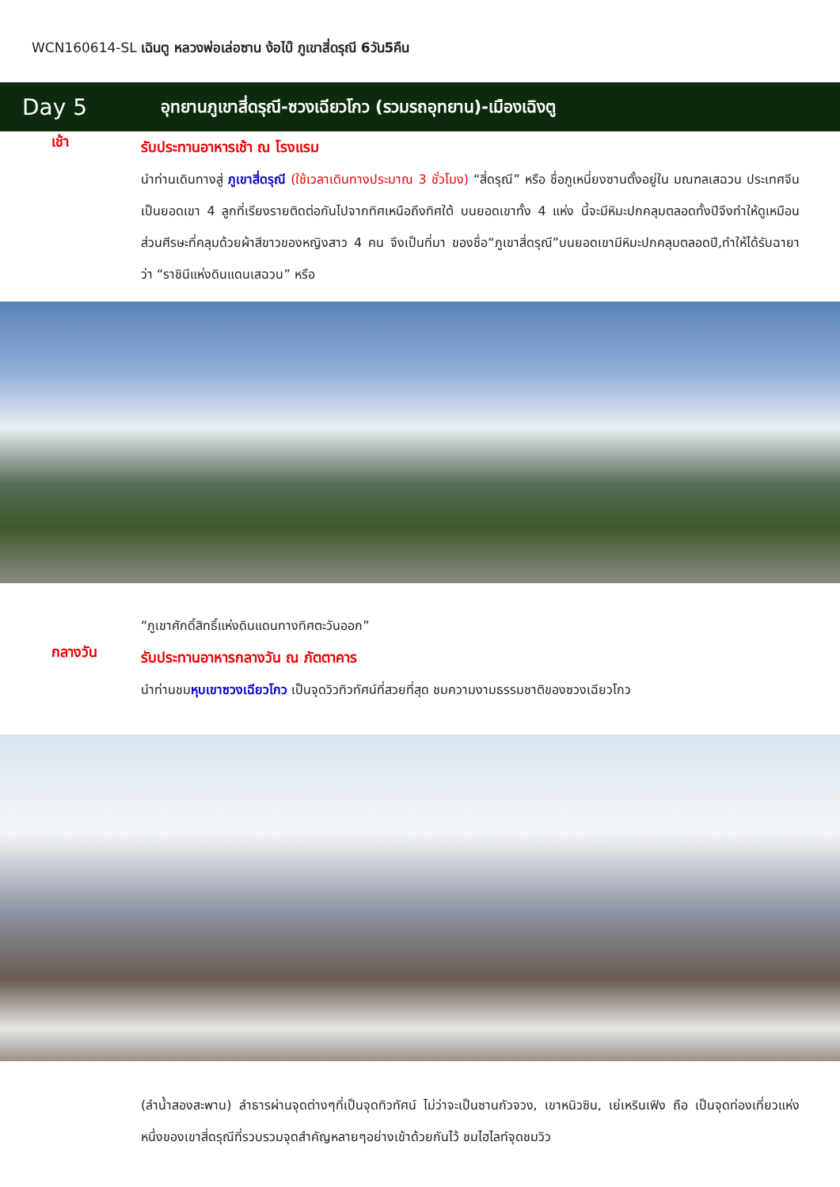WCN160614-SL เฉินตู หลวงพ่อเล่อซาน ง้อไบ๊ ภูเขาสี่ดรุณี 6วัน5คืน
Day 5
อุทยานภูเขาสี่ดรุณี-ซวงเฉียวโกว (รวมรถอุทยาน)-เมืองเฉิงตู
เช้า
รับประทานอาหารเช้า ณ โรงแรม
นำท่านเดินทางสู่ ภูเขาสี่ดรุณี (ใช้เวลาเดินทางประมาณ 3 ชั่วโมง) “สี่ดรุณี” หรือ ชื่อภูเหนี่ยงซานตั้งอยู่ใน มณฑลเสฉวน ประเทศจีน เป็นยอดเขา 4 ลูกที่เรียงรายติดต่อกันไปจากทิศเหนือถึงทิศใต้ บนยอดเขาทั้ง 4 แห่ง นี้จะมีหิมะปกคลุมตลอดทั้งปีจึงทำให้ดูเหมือนส่วนศีรษะที่คลุมด้วยผ้าสีขาวของหญิงสาว 4 คน จึงเป็นที่มา ของชื่อ“ภูเขาสี่ดรุณี”บนยอดเขามีหิมะปกคลุมตลอดปี,ทำให้ได้รับฉายาว่า “ราชินีแห่งดินแดนเสฉวน” หรือ
“ภูเขาศักดิ์สิทธิ์แห่งดินแดนทางทิศตะวันออก”
กลางวัน
รับประทานอาหารกลางวัน ณ ภัตตาคาร
นำท่านชมหุบเขาซวงเฉียวโกว เป็นจุดวิวทิวทัศน์ที่สวยที่สุด ชมความงามธรรมชาติของซวงเฉียวโกว
(ลำน้ำสองสะพาน) ลำธารผ่านจุดต่างๆที่เป็นจุดทิวทัศน์ ไม่ว่าจะเป็นซานกัวจวง, เขาหนิวซิน, เย่เหรินเฟิง ถือ เป็นจุดท่องเที่ยวแห่งหนึ่งของเขาสี่ดรุณีที่รวบรวมจุดสำคัญหลายๆอย่างเข้าด้วยกันไว้ ชมไฮไลท์จุดชมวิว